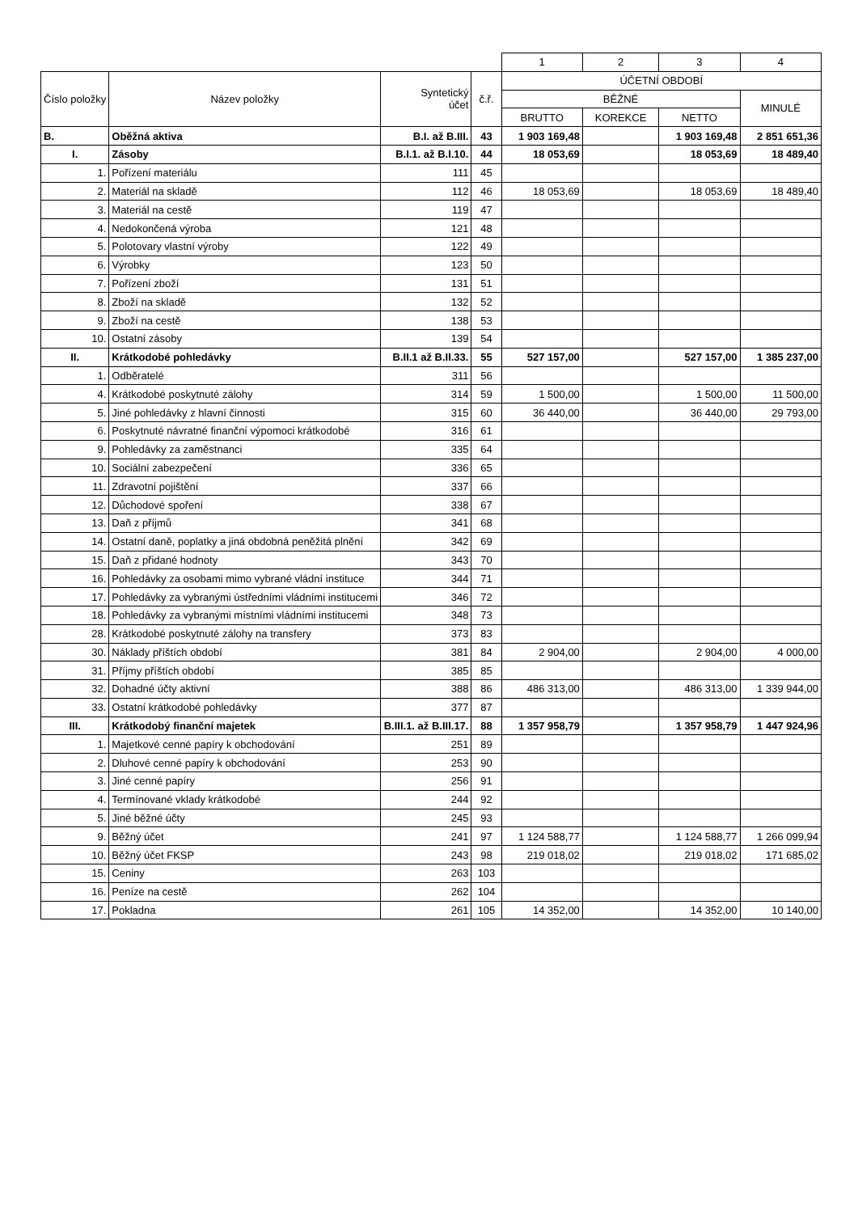| | | | | 1 | 2 | 3 | 4 |
| Číslo položky | Název položky | Syntetický účet | č.ř. | ÚČETNÍ OBDOBÍ | | | |
| | | | | BĚŽNÉ | | | MINULÉ |
| | | | | BRUTTO | KOREKCE | NETTO | |
| B. | Oběžná aktiva | B.I. až B.III. | 43 | 1 903 169,48 | | 1 903 169,48 | 2 851 651,36 |
| I. | Zásoby | B.I.1. až B.I.10. | 44 | 18 053,69 | | 18 053,69 | 18 489,40 |
| 1. | Pořízení materiálu | 111 | 45 | | | | |
| 2. | Materiál na skladě | 112 | 46 | 18 053,69 | | 18 053,69 | 18 489,40 |
| 3. | Materiál na cestě | 119 | 47 | | | | |
| 4. | Nedokončená výroba | 121 | 48 | | | | |
| 5. | Polotovary vlastní výroby | 122 | 49 | | | | |
| 6. | Výrobky | 123 | 50 | | | | |
| 7. | Pořízení zboží | 131 | 51 | | | | |
| 8. | Zboží na skladě | 132 | 52 | | | | |
| 9. | Zboží na cestě | 138 | 53 | | | | |
| 10. | Ostatní zásoby | 139 | 54 | | | | |
| II. | Krátkodobé pohledávky | B.II.1 až B.II.33. | 55 | 527 157,00 | | 527 157,00 | 1 385 237,00 |
| 1. | Odběratelé | 311 | 56 | | | | |
| 4. | Krátkodobé poskytnuté zálohy | 314 | 59 | 1 500,00 | | 1 500,00 | 11 500,00 |
| 5. | Jiné pohledávky z hlavní činnosti | 315 | 60 | 36 440,00 | | 36 440,00 | 29 793,00 |
| 6. | Poskytnuté návratné finanční výpomoci krátkodobé | 316 | 61 | | | | |
| 9. | Pohledávky za zaměstnanci | 335 | 64 | | | | |
| 10. | Sociální zabezpečení | 336 | 65 | | | | |
| 11. | Zdravotní pojištění | 337 | 66 | | | | |
| 12. | Důchodové spoření | 338 | 67 | | | | |
| 13. | Daň z příjmů | 341 | 68 | | | | |
| 14. | Ostatní daně, poplatky a jiná obdobná peněžitá plnění | 342 | 69 | | | | |
| 15. | Daň z přidané hodnoty | 343 | 70 | | | | |
| 16. | Pohledávky za osobami mimo vybrané vládní instituce | 344 | 71 | | | | |
| 17. | Pohledávky za vybranými ústředními vládními institucemi | 346 | 72 | | | | |
| 18. | Pohledávky za vybranými místními vládními institucemi | 348 | 73 | | | | |
| 28. | Krátkodobé poskytnuté zálohy na transfery | 373 | 83 | | | | |
| 30. | Náklady příštích období | 381 | 84 | 2 904,00 | | 2 904,00 | 4 000,00 |
| 31. | Příjmy příštích období | 385 | 85 | | | | |
| 32. | Dohadné účty aktivní | 388 | 86 | 486 313,00 | | 486 313,00 | 1 339 944,00 |
| 33. | Ostatní krátkodobé pohledávky | 377 | 87 | | | | |
| III. | Krátkodobý finanční majetek | B.III.1. až B.III.17. | 88 | 1 357 958,79 | | 1 357 958,79 | 1 447 924,96 |
| 1. | Majetkové cenné papíry k obchodování | 251 | 89 | | | | |
| 2. | Dluhové cenné papíry k obchodování | 253 | 90 | | | | |
| 3. | Jiné cenné papíry | 256 | 91 | | | | |
| 4. | Termínované vklady krátkodobé | 244 | 92 | | | | |
| 5. | Jiné běžné účty | 245 | 93 | | | | |
| 9. | Běžný účet | 241 | 97 | 1 124 588,77 | | 1 124 588,77 | 1 266 099,94 |
| 10. | Běžný účet FKSP | 243 | 98 | 219 018,02 | | 219 018,02 | 171 685,02 |
| 15. | Ceniny | 263 | 103 | | | | |
| 16. | Peníze na cestě | 262 | 104 | | | | |
| 17. | Pokladna | 261 | 105 | 14 352,00 | | 14 352,00 | 10 140,00 |